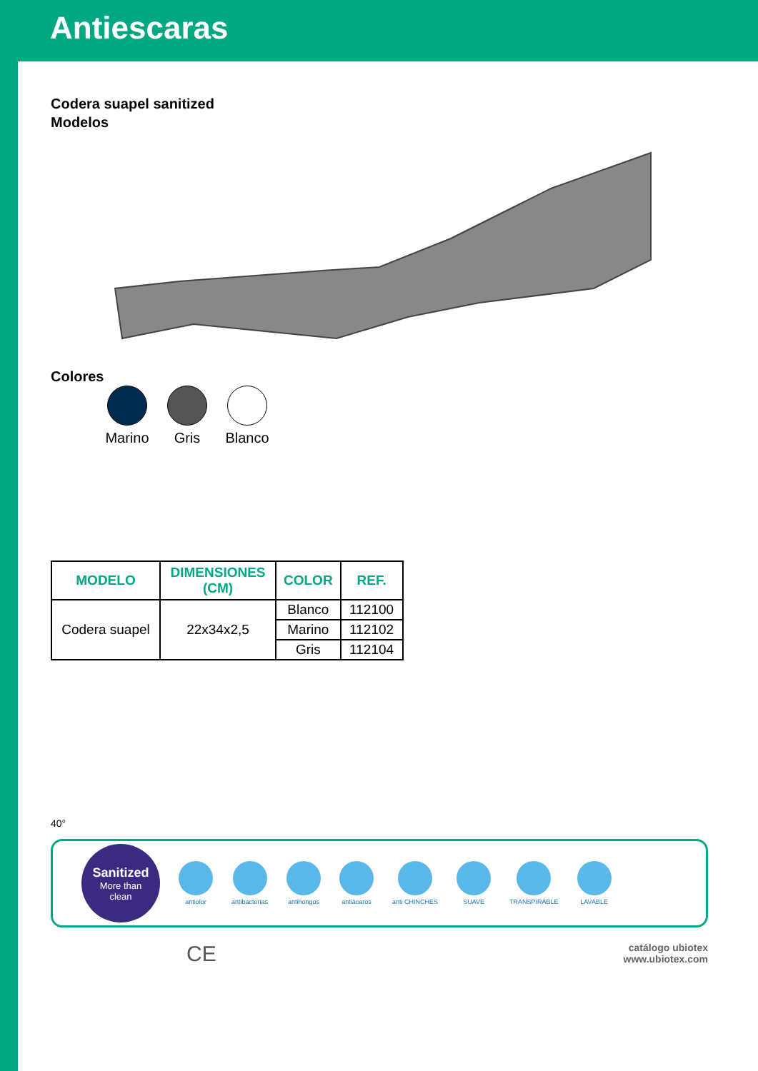Antiescaras
Codera suapel sanitized
Modelos
Colores
Marino
Gris Blanco
| MODELO | DIMENSIONES (CM) | COLOR | REF. |
| --- | --- | --- | --- |
| Codera suapel | 22x34x2,5 | Blanco | 112100 |
| | | Marino | 112102 |
| | | Gris | 112104 |
40°
Sanitized
More than
clean
antiolor antibacterias antihongos antiácaros anti CHINCHES SUAVE TRANSPIRABLE LAVABLE
CE
catálogo ubiotex
www.ubiotex.com